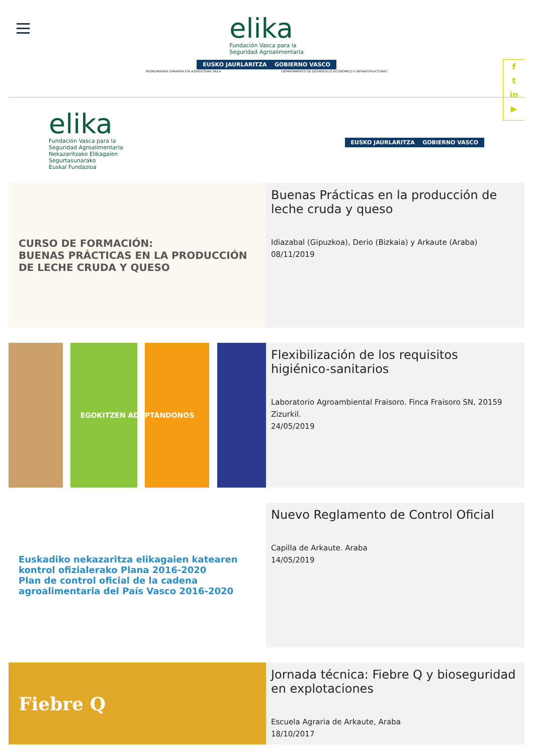elika
Fundación Vasca para la
Seguridad Agroalimentaria
EUSKO JAURLARITZA GOBIERNO VASCO
EKONOMIAREN GARAPEN ETA AZPIEGITURA SAILA DEPARTAMENTO DE DESARROLLO ECONÓMICO E INFRAESTRUCTURAS
f
t
in
▶
elika
Fundación Vasca para la
Seguridad Agroalimentaria
Nekazaritzako Elikagaien
Segurtasunarako
Euskal Fundazioa
EUSKO JAURLARITZA GOBIERNO VASCO
CURSO DE FORMACIÓN:
BUENAS PRÁCTICAS EN LA PRODUCCIÓN DE LECHE CRUDA Y QUESO
Buenas Prácticas en la producción de leche cruda y queso
Idiazabal (Gipuzkoa), Derio (Bizkaia) y Arkaute (Araba)
08/11/2019
EGOKITZEN ADAPTÁNDONOS
Flexibilización de los requisitos higiénico-sanitarios
Laboratorio Agroambiental Fraisoro. Finca Fraisoro SN, 20159 Zizurkil.
24/05/2019
Euskadiko nekazaritza elikagaien katearen kontrol ofizialerako Plana 2016-2020
Plan de control oficial de la cadena agroalimentaria del País Vasco 2016-2020
Nuevo Reglamento de Control Oficial
Capilla de Arkaute. Araba
14/05/2019
Fiebre Q
Jornada técnica: Fiebre Q y bioseguridad en explotaciones
Escuela Agraria de Arkaute, Araba
18/10/2017